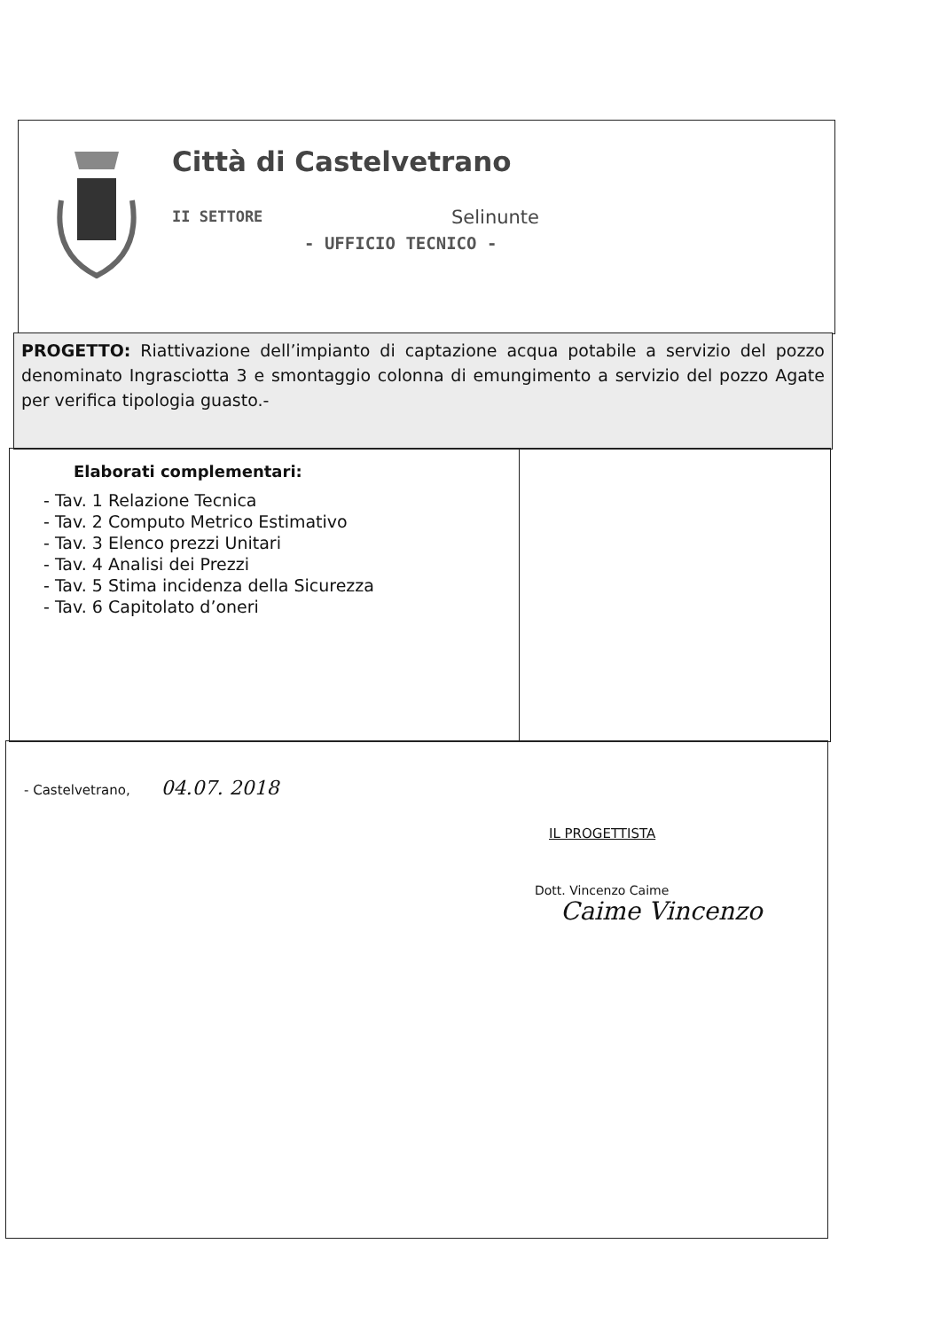Città di Castelvetrano
II SETTORE Selinunte
- UFFICIO TECNICO -
PROGETTO: Riattivazione dell’impianto di captazione acqua potabile a servizio del pozzo denominato Ingrasciotta 3 e smontaggio colonna di emungimento a servizio del pozzo Agate per verifica tipologia guasto.-
Elaborati complementari:
- Tav. 1 Relazione Tecnica
- Tav. 2 Computo Metrico Estimativo
- Tav. 3 Elenco prezzi Unitari
- Tav. 4 Analisi dei Prezzi
- Tav. 5 Stima incidenza della Sicurezza
- Tav. 6 Capitolato d’oneri
- Castelvetrano, 04.07. 2018
IL PROGETTISTA
Dott. Vincenzo Caime
Caime Vincenzo